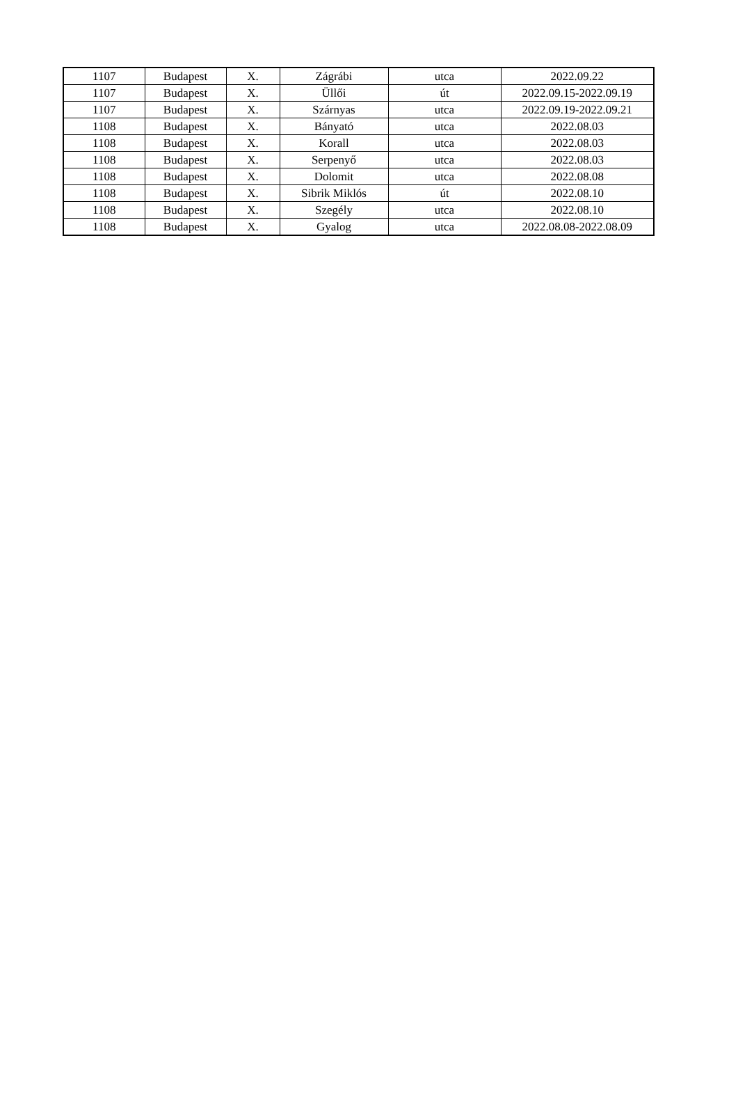| 1107 | Budapest | X. | Zágrábi | utca | 2022.09.22 |
| 1107 | Budapest | X. | Üllői | út | 2022.09.15-2022.09.19 |
| 1107 | Budapest | X. | Szárnyas | utca | 2022.09.19-2022.09.21 |
| 1108 | Budapest | X. | Bányató | utca | 2022.08.03 |
| 1108 | Budapest | X. | Korall | utca | 2022.08.03 |
| 1108 | Budapest | X. | Serpenyő | utca | 2022.08.03 |
| 1108 | Budapest | X. | Dolomit | utca | 2022.08.08 |
| 1108 | Budapest | X. | Sibrik Miklós | út | 2022.08.10 |
| 1108 | Budapest | X. | Szegély | utca | 2022.08.10 |
| 1108 | Budapest | X. | Gyalog | utca | 2022.08.08-2022.08.09 |